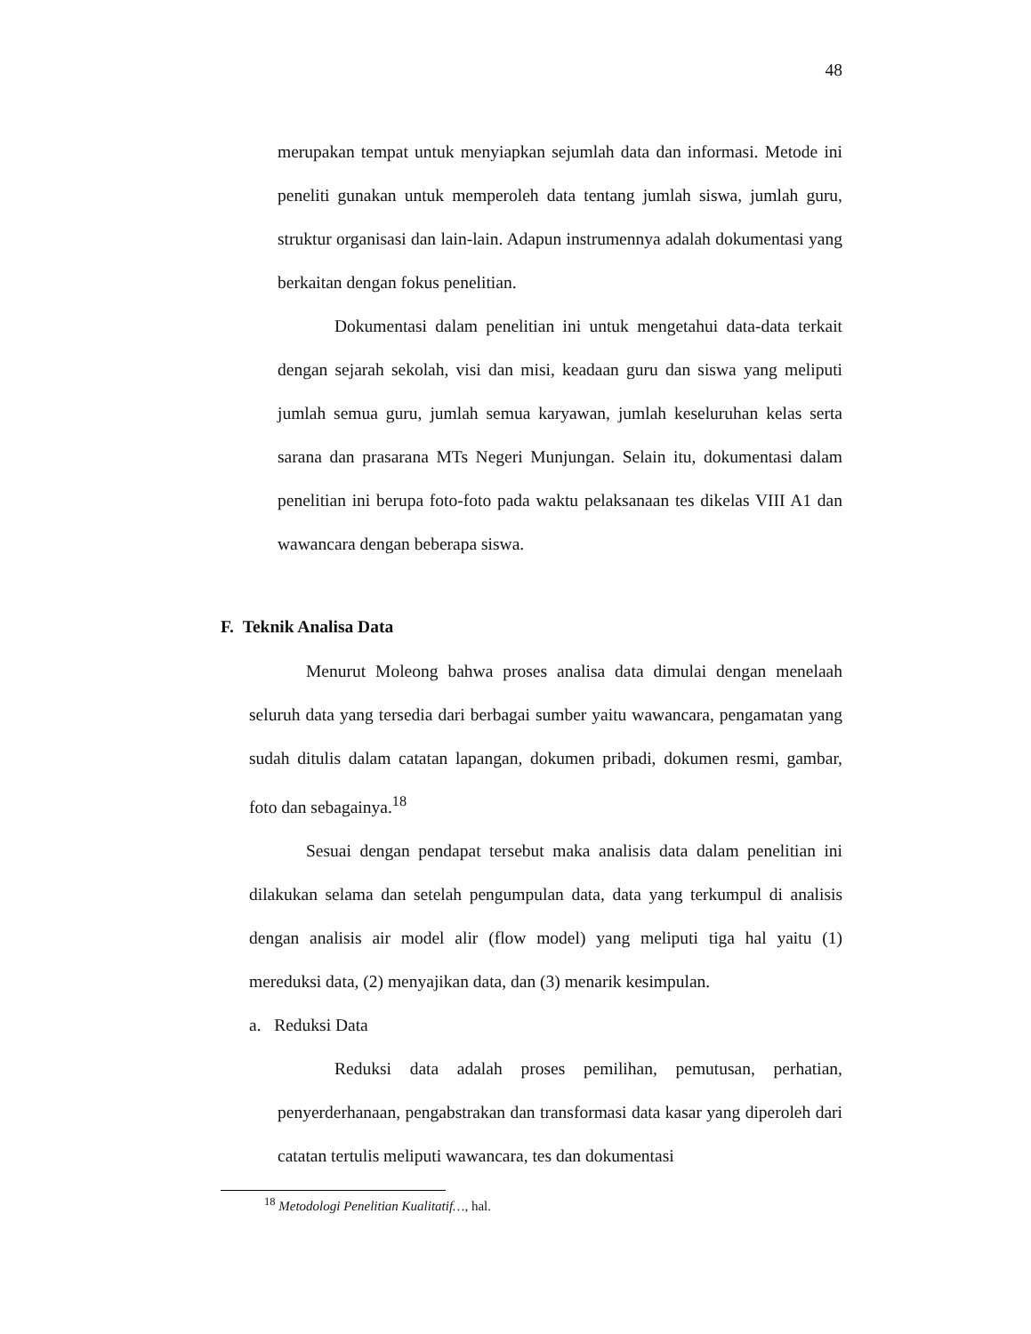48
merupakan tempat untuk menyiapkan sejumlah data dan informasi. Metode ini peneliti gunakan untuk memperoleh data tentang jumlah siswa, jumlah guru, struktur organisasi dan lain-lain. Adapun instrumennya adalah dokumentasi yang berkaitan dengan fokus penelitian.
Dokumentasi dalam penelitian ini untuk mengetahui data-data terkait dengan sejarah sekolah, visi dan misi, keadaan guru dan siswa yang meliputi jumlah semua guru, jumlah semua karyawan, jumlah keseluruhan kelas serta sarana dan prasarana MTs Negeri Munjungan. Selain itu, dokumentasi dalam penelitian ini berupa foto-foto pada waktu pelaksanaan tes dikelas VIII A1 dan wawancara dengan beberapa siswa.
F. Teknik Analisa Data
Menurut Moleong bahwa proses analisa data dimulai dengan menelaah seluruh data yang tersedia dari berbagai sumber yaitu wawancara, pengamatan yang sudah ditulis dalam catatan lapangan, dokumen pribadi, dokumen resmi, gambar, foto dan sebagainya.<sup>18</sup>
Sesuai dengan pendapat tersebut maka analisis data dalam penelitian ini dilakukan selama dan setelah pengumpulan data, data yang terkumpul di analisis dengan analisis air model alir (flow model) yang meliputi tiga hal yaitu (1) mereduksi data, (2) menyajikan data, dan (3) menarik kesimpulan.
a. Reduksi Data
Reduksi data adalah proses pemilihan, pemutusan, perhatian, penyerderhanaan, pengabstrakan dan transformasi data kasar yang diperoleh dari catatan tertulis meliputi wawancara, tes dan dokumentasi
<sup>18</sup> Metodologi Penelitian Kualitatif…, hal.